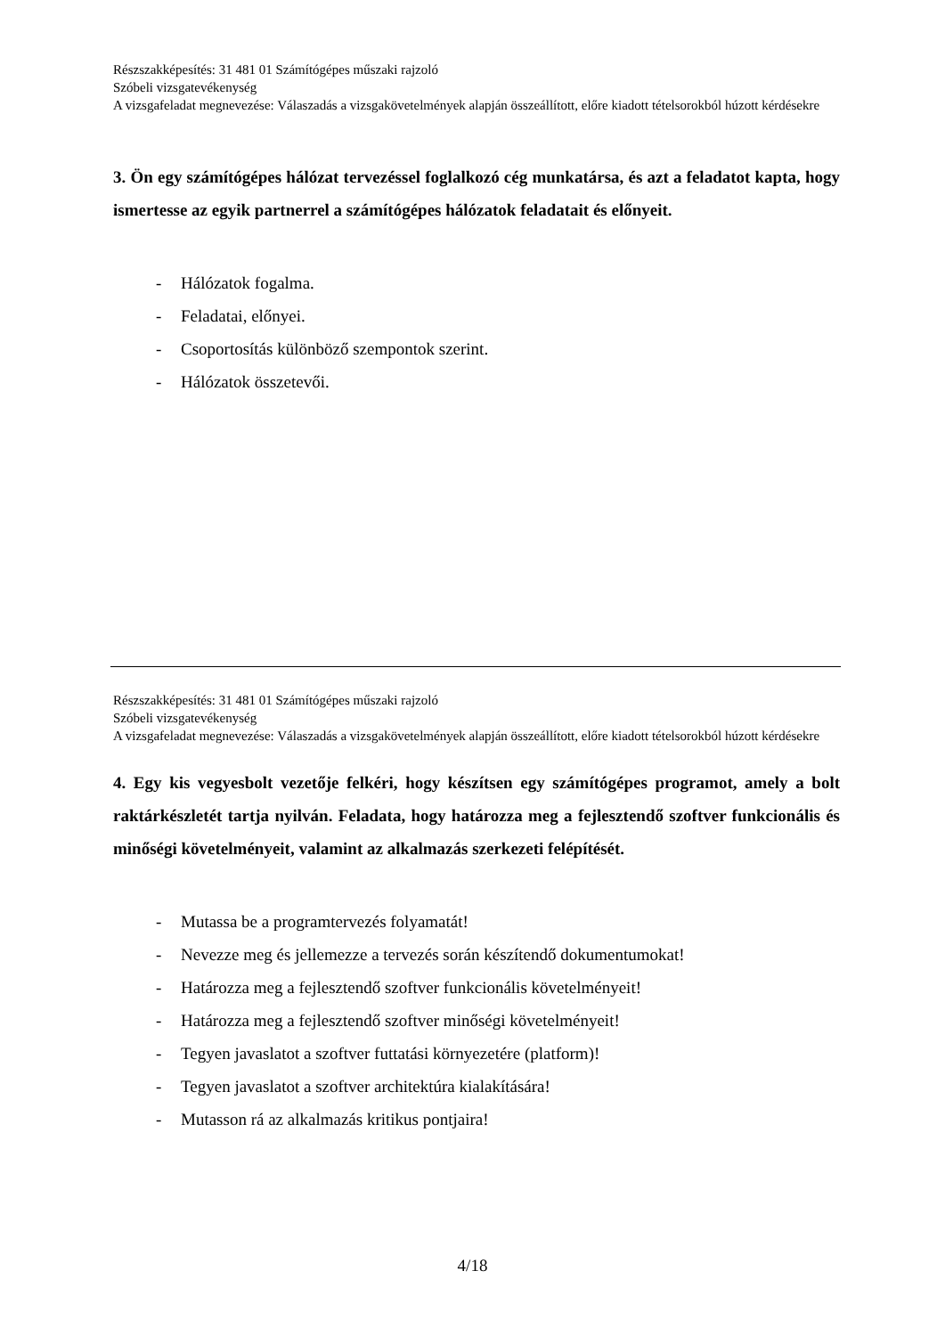Részszakképesítés: 31 481 01 Számítógépes műszaki rajzoló
Szóbeli vizsgatevékenység
A vizsgafeladat megnevezése: Válaszadás a vizsgakövetelmények alapján összeállított, előre kiadott tételsorokból húzott kérdésekre
3. Ön egy számítógépes hálózat tervezéssel foglalkozó cég munkatársa, és azt a feladatot kapta, hogy ismertesse az egyik partnerrel a számítógépes hálózatok feladatait és előnyeit.
- Hálózatok fogalma.
- Feladatai, előnyei.
- Csoportosítás különböző szempontok szerint.
- Hálózatok összetevői.
Részszakképesítés: 31 481 01 Számítógépes műszaki rajzoló
Szóbeli vizsgatevékenység
A vizsgafeladat megnevezése: Válaszadás a vizsgakövetelmények alapján összeállított, előre kiadott tételsorokból húzott kérdésekre
4. Egy kis vegyesbolt vezetője felkéri, hogy készítsen egy számítógépes programot, amely a bolt raktárkészletét tartja nyilván. Feladata, hogy határozza meg a fejlesztendő szoftver funkcionális és minőségi követelményeit, valamint az alkalmazás szerkezeti felépítését.
- Mutassa be a programtervezés folyamatát!
- Nevezze meg és jellemezze a tervezés során készítendő dokumentumokat!
- Határozza meg a fejlesztendő szoftver funkcionális követelményeit!
- Határozza meg a fejlesztendő szoftver minőségi követelményeit!
- Tegyen javaslatot a szoftver futtatási környezetére (platform)!
- Tegyen javaslatot a szoftver architektúra kialakítására!
- Mutasson rá az alkalmazás kritikus pontjaira!
4/18